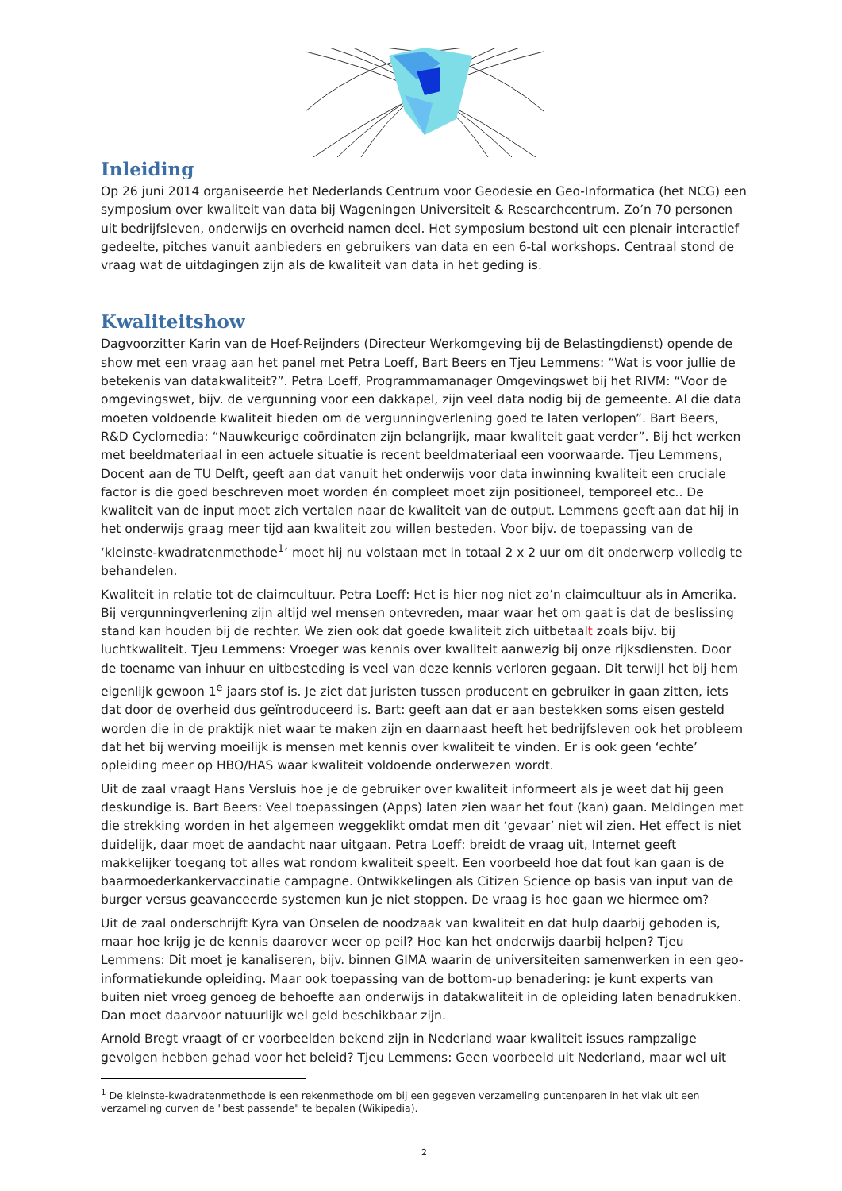Inleiding
Op 26 juni 2014 organiseerde het Nederlands Centrum voor Geodesie en Geo-Informatica (het NCG) een symposium over kwaliteit van data bij Wageningen Universiteit & Researchcentrum. Zo’n 70 personen uit bedrijfsleven, onderwijs en overheid namen deel. Het symposium bestond uit een plenair interactief gedeelte, pitches vanuit aanbieders en gebruikers van data en een 6-tal workshops. Centraal stond de vraag wat de uitdagingen zijn als de kwaliteit van data in het geding is.
Kwaliteitshow
Dagvoorzitter Karin van de Hoef-Reijnders (Directeur Werkomgeving bij de Belastingdienst) opende de show met een vraag aan het panel met Petra Loeff, Bart Beers en Tjeu Lemmens: “Wat is voor jullie de betekenis van datakwaliteit?”. Petra Loeff, Programmamanager Omgevingswet bij het RIVM: “Voor de omgevingswet, bijv. de vergunning voor een dakkapel, zijn veel data nodig bij de gemeente. Al die data moeten voldoende kwaliteit bieden om de vergunningverlening goed te laten verlopen”. Bart Beers, R&D Cyclomedia: “Nauwkeurige coördinaten zijn belangrijk, maar kwaliteit gaat verder”. Bij het werken met beeldmateriaal in een actuele situatie is recent beeldmateriaal een voorwaarde. Tjeu Lemmens, Docent aan de TU Delft, geeft aan dat vanuit het onderwijs voor data inwinning kwaliteit een cruciale factor is die goed beschreven moet worden én compleet moet zijn positioneel, temporeel etc.. De kwaliteit van de input moet zich vertalen naar de kwaliteit van de output. Lemmens geeft aan dat hij in het onderwijs graag meer tijd aan kwaliteit zou willen besteden. Voor bijv. de toepassing van de ‘kleinste-kwadratenmethode<sup>1</sup>’ moet hij nu volstaan met in totaal 2 x 2 uur om dit onderwerp volledig te behandelen.
Kwaliteit in relatie tot de claimcultuur. Petra Loeff: Het is hier nog niet zo’n claimcultuur als in Amerika. Bij vergunningverlening zijn altijd wel mensen ontevreden, maar waar het om gaat is dat de beslissing stand kan houden bij de rechter. We zien ook dat goede kwaliteit zich uitbetaalt zoals bijv. bij luchtkwaliteit. Tjeu Lemmens: Vroeger was kennis over kwaliteit aanwezig bij onze rijksdiensten. Door de toename van inhuur en uitbesteding is veel van deze kennis verloren gegaan. Dit terwijl het bij hem eigenlijk gewoon 1<sup>e</sup> jaars stof is. Je ziet dat juristen tussen producent en gebruiker in gaan zitten, iets dat door de overheid dus geïntroduceerd is. Bart: geeft aan dat er aan bestekken soms eisen gesteld worden die in de praktijk niet waar te maken zijn en daarnaast heeft het bedrijfsleven ook het probleem dat het bij werving moeilijk is mensen met kennis over kwaliteit te vinden. Er is ook geen ‘echte’ opleiding meer op HBO/HAS waar kwaliteit voldoende onderwezen wordt.
Uit de zaal vraagt Hans Versluis hoe je de gebruiker over kwaliteit informeert als je weet dat hij geen deskundige is. Bart Beers: Veel toepassingen (Apps) laten zien waar het fout (kan) gaan. Meldingen met die strekking worden in het algemeen weggeklikt omdat men dit ‘gevaar’ niet wil zien. Het effect is niet duidelijk, daar moet de aandacht naar uitgaan. Petra Loeff: breidt de vraag uit, Internet geeft makkelijker toegang tot alles wat rondom kwaliteit speelt. Een voorbeeld hoe dat fout kan gaan is de baarmoederkankervaccinatie campagne. Ontwikkelingen als Citizen Science op basis van input van de burger versus geavanceerde systemen kun je niet stoppen. De vraag is hoe gaan we hiermee om?
Uit de zaal onderschrijft Kyra van Onselen de noodzaak van kwaliteit en dat hulp daarbij geboden is, maar hoe krijg je de kennis daarover weer op peil? Hoe kan het onderwijs daarbij helpen? Tjeu Lemmens: Dit moet je kanaliseren, bijv. binnen GIMA waarin de universiteiten samenwerken in een geo-informatiekunde opleiding. Maar ook toepassing van de bottom-up benadering: je kunt experts van buiten niet vroeg genoeg de behoefte aan onderwijs in datakwaliteit in de opleiding laten benadrukken. Dan moet daarvoor natuurlijk wel geld beschikbaar zijn.
Arnold Bregt vraagt of er voorbeelden bekend zijn in Nederland waar kwaliteit issues rampzalige gevolgen hebben gehad voor het beleid? Tjeu Lemmens: Geen voorbeeld uit Nederland, maar wel uit
<sup>1</sup> De kleinste-kwadratenmethode is een rekenmethode om bij een gegeven verzameling puntenparen in het vlak uit een verzameling curven de "best passende" te bepalen (Wikipedia).
2